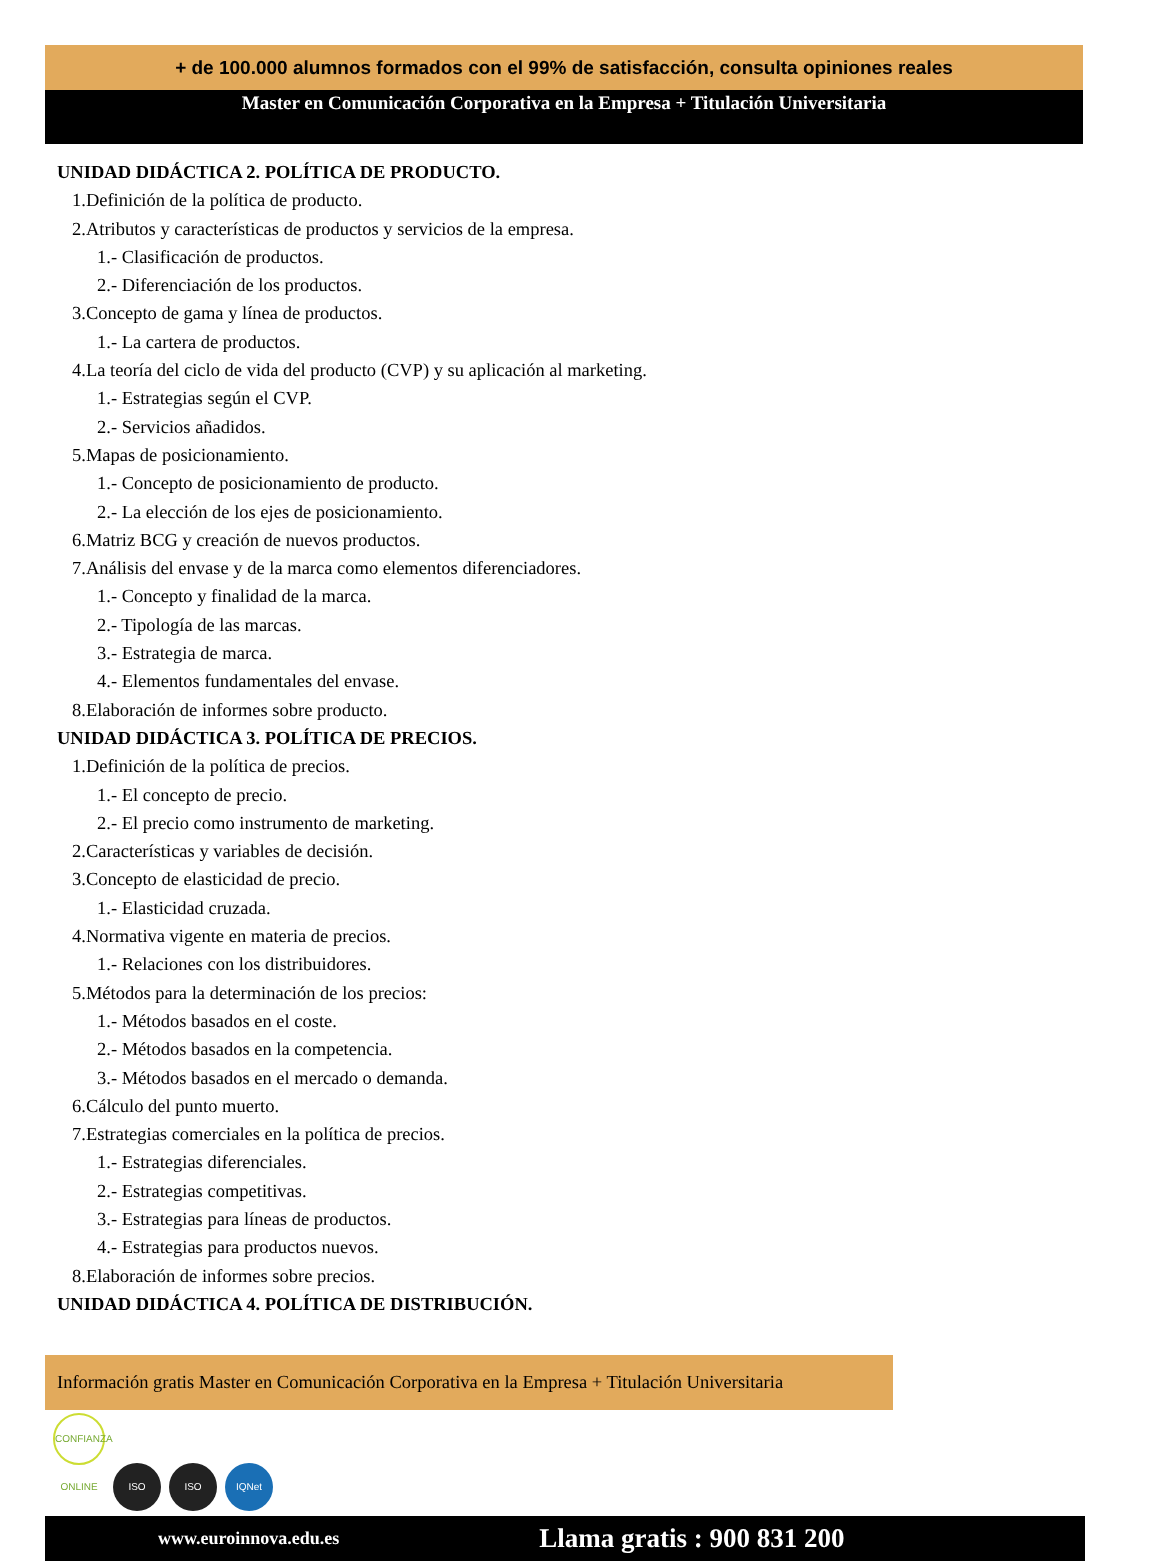+ de 100.000 alumnos formados con el 99% de satisfacción, consulta opiniones reales
Master en Comunicación Corporativa en la Empresa + Titulación Universitaria
UNIDAD DIDÁCTICA 2. POLÍTICA DE PRODUCTO.
1.Definición de la política de producto.
2.Atributos y características de productos y servicios de la empresa.
1.- Clasificación de productos.
2.- Diferenciación de los productos.
3.Concepto de gama y línea de productos.
1.- La cartera de productos.
4.La teoría del ciclo de vida del producto (CVP) y su aplicación al marketing.
1.- Estrategias según el CVP.
2.- Servicios añadidos.
5.Mapas de posicionamiento.
1.- Concepto de posicionamiento de producto.
2.- La elección de los ejes de posicionamiento.
6.Matriz BCG y creación de nuevos productos.
7.Análisis del envase y de la marca como elementos diferenciadores.
1.- Concepto y finalidad de la marca.
2.- Tipología de las marcas.
3.- Estrategia de marca.
4.- Elementos fundamentales del envase.
8.Elaboración de informes sobre producto.
UNIDAD DIDÁCTICA 3. POLÍTICA DE PRECIOS.
1.Definición de la política de precios.
1.- El concepto de precio.
2.- El precio como instrumento de marketing.
2.Características y variables de decisión.
3.Concepto de elasticidad de precio.
1.- Elasticidad cruzada.
4.Normativa vigente en materia de precios.
1.- Relaciones con los distribuidores.
5.Métodos para la determinación de los precios:
1.- Métodos basados en el coste.
2.- Métodos basados en la competencia.
3.- Métodos basados en el mercado o demanda.
6.Cálculo del punto muerto.
7.Estrategias comerciales en la política de precios.
1.- Estrategias diferenciales.
2.- Estrategias competitivas.
3.- Estrategias para líneas de productos.
4.- Estrategias para productos nuevos.
8.Elaboración de informes sobre precios.
UNIDAD DIDÁCTICA 4. POLÍTICA DE DISTRIBUCIÓN.
Información gratis Master en Comunicación Corporativa en la Empresa + Titulación Universitaria
CONFIANZA ONLINE ISO ISO IQNet
www.euroinnova.edu.es Llama gratis : 900 831 200